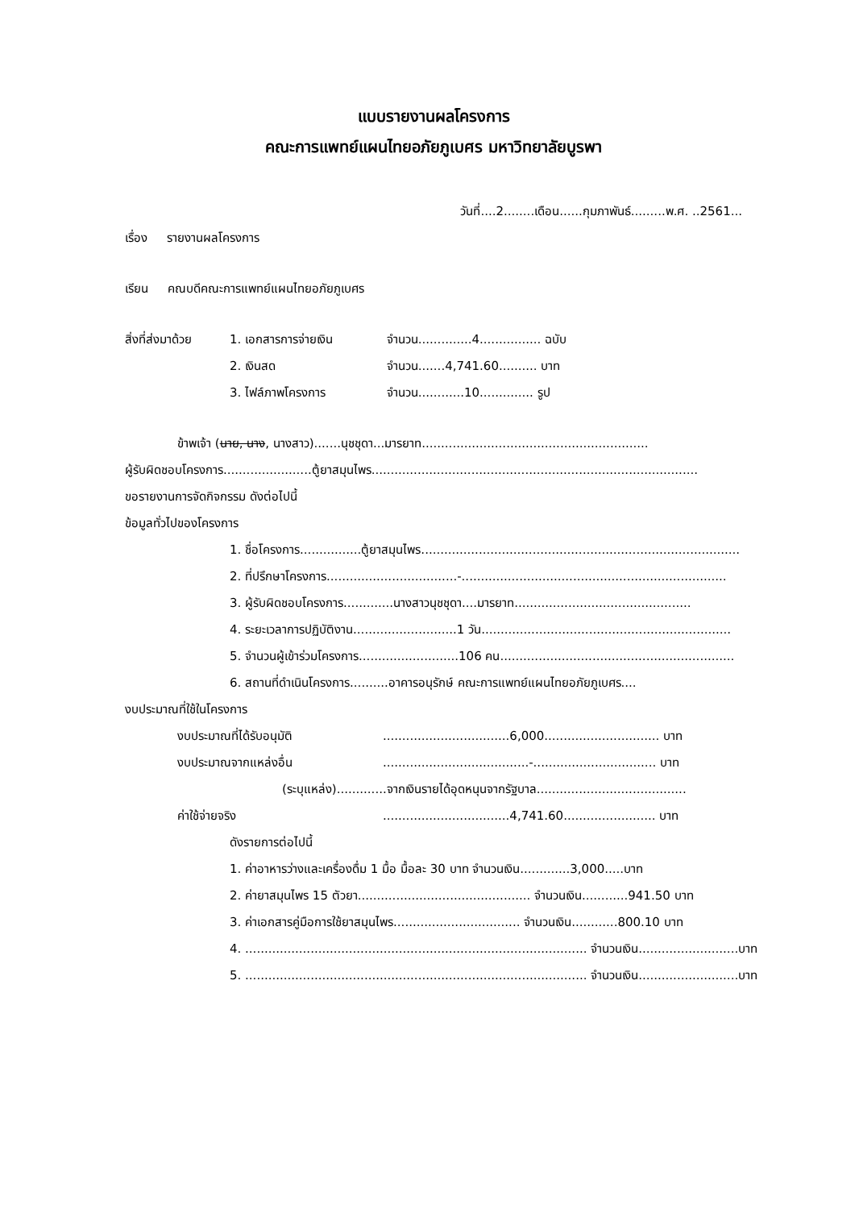แบบรายงานผลโครงการ
คณะการแพทย์แผนไทยอภัยภูเบศร มหาวิทยาลัยบูรพา
วันที่....2........เดือน......กุมภาพันธ์.........พ.ศ. ..2561...
เรื่อง รายงานผลโครงการ
เรียน คณบดีคณะการแพทย์แผนไทยอภัยภูเบศร
สิ่งที่ส่งมาด้วย 1. เอกสารการจ่ายเงิน จำนวน..............4................ ฉบับ
2. เงินสด จำนวน.......4,741.60.......... บาท
3. ไฟล์ภาพโครงการ จำนวน............10.............. รูป
ข้าพเจ้า (นาย, นาง, นางสาว).......นุชชุดา...มารยาท...........................................................
ผู้รับผิดชอบโครงการ.......................ตู้ยาสมุนไพร.....................................................................................
ขอรายงานการจัดกิจกรรม ดังต่อไปนี้
ข้อมูลทั่วไปของโครงการ
1. ชื่อโครงการ................ตู้ยาสมุนไพร...................................................................................
2. ที่ปรึกษาโครงการ..................................-.....................................................................
3. ผู้รับผิดชอบโครงการ.............นางสาวนุชชุดา....มารยาท..............................................
4. ระยะเวลาการปฏิบัติงาน...........................1 วัน.................................................................
5. จำนวนผู้เข้าร่วมโครงการ..........................106 คน.............................................................
6. สถานที่ดำเนินโครงการ..........อาคารอนุรักษ์ คณะการแพทย์แผนไทยอภัยภูเบศร....
งบประมาณที่ใช้ในโครงการ
งบประมาณที่ได้รับอนุมัติ.................................6,000.............................. บาท
งบประมาณจากแหล่งอื่น......................................-................................ บาท
(ระบุแหล่ง).............จากเงินรายได้อุดหนุนจากรัฐบาล.......................................
ค่าใช้จ่ายจริง.................................4,741.60........................ บาท
ดังรายการต่อไปนี้
1. ค่าอาหารว่างและเครื่องดื่ม 1 มื้อ มื้อละ 30 บาท จำนวนเงิน.............3,000.....บาท
2. ค่ายาสมุนไพร 15 ตัวยา............................................. จำนวนเงิน............941.50 บาท
3. ค่าเอกสารคู่มือการใช้ยาสมุนไพร................................. จำนวนเงิน............800.10 บาท
4. ......................................................................................... จำนวนเงิน..........................บาท
5. ......................................................................................... จำนวนเงิน..........................บาท